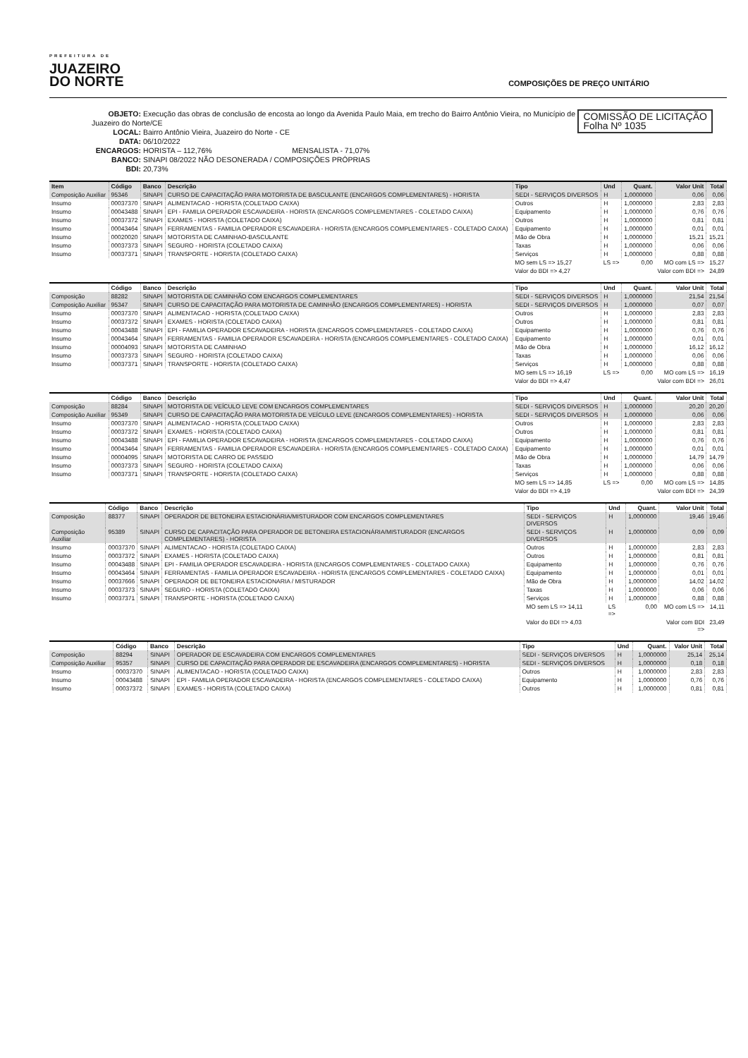PREFEITURA DE
JUAZEIRO
DO NORTE
COMPOSIÇÕES DE PREÇO UNITÁRIO
COMISSÃO DE LICITAÇÃO
Folha Nº 1035
OBJETO: Execução das obras de conclusão de encosta ao longo da Avenida Paulo Maia, em trecho do Bairro Antônio Vieira, no Município de Juazeiro do Norte/CE
LOCAL: Bairro Antônio Vieira, Juazeiro do Norte - CE
DATA: 06/10/2022
ENCARGOS: HORISTA – 112,76% MENSALISTA - 71,07%
BANCO: SINAPI 08/2022 NÃO DESONERADA / COMPOSIÇÕES PRÓPRIAS
BDI: 20,73%
| Item | Código | Banco | Descrição | Tipo | Und | Quant. | Valor Unit | Total |
| --- | --- | --- | --- | --- | --- | --- | --- | --- |
| Composição Auxiliar | 95346 | SINAPI | CURSO DE CAPACITAÇÃO PARA MOTORISTA DE BASCULANTE (ENCARGOS COMPLEMENTARES) - HORISTA | SEDI - SERVIÇOS DIVERSOS | H | 1,0000000 | 0,06 | 0,06 |
| Insumo | 00037370 | SINAPI | ALIMENTACAO - HORISTA (COLETADO CAIXA) | Outros | H | 1,0000000 | 2,83 | 2,83 |
| Insumo | 00043488 | SINAPI | EPI - FAMILIA OPERADOR ESCAVADEIRA - HORISTA (ENCARGOS COMPLEMENTARES - COLETADO CAIXA) | Equipamento | H | 1,0000000 | 0,76 | 0,76 |
| Insumo | 00037372 | SINAPI | EXAMES - HORISTA (COLETADO CAIXA) | Outros | H | 1,0000000 | 0,81 | 0,81 |
| Insumo | 00043464 | SINAPI | FERRAMENTAS - FAMILIA OPERADOR ESCAVADEIRA - HORISTA (ENCARGOS COMPLEMENTARES - COLETADO CAIXA) | Equipamento | H | 1,0000000 | 0,01 | 0,01 |
| Insumo | 00020020 | SINAPI | MOTORISTA DE CAMINHAO-BASCULANTE | Mão de Obra | H | 1,0000000 | 15,21 | 15,21 |
| Insumo | 00037373 | SINAPI | SEGURO - HORISTA (COLETADO CAIXA) | Taxas | H | 1,0000000 | 0,06 | 0,06 |
| Insumo | 00037371 | SINAPI | TRANSPORTE - HORISTA (COLETADO CAIXA) | Serviços | H | 1,0000000 | 0,88 | 0,88 |
| | | | | MO sem LS => 15,27 | LS => | 0,00 | MO com LS => | 15,27 |
| | | | | Valor do BDI => 4,27 | | | Valor com BDI => | 24,89 |
| | Código | Banco | Descrição | Tipo | Und | Quant. | Valor Unit | Total |
| --- | --- | --- | --- | --- | --- | --- | --- | --- |
| Composição | 88282 | SINAPI | MOTORISTA DE CAMINHÃO COM ENCARGOS COMPLEMENTARES | SEDI - SERVIÇOS DIVERSOS | H | 1,0000000 | 21,54 | 21,54 |
| Composição Auxiliar | 95347 | SINAPI | CURSO DE CAPACITAÇÃO PARA MOTORISTA DE CAMINHÃO (ENCARGOS COMPLEMENTARES) - HORISTA | SEDI - SERVIÇOS DIVERSOS | H | 1,0000000 | 0,07 | 0,07 |
| Insumo | 00037370 | SINAPI | ALIMENTACAO - HORISTA (COLETADO CAIXA) | Outros | H | 1,0000000 | 2,83 | 2,83 |
| Insumo | 00037372 | SINAPI | EXAMES - HORISTA (COLETADO CAIXA) | Outros | H | 1,0000000 | 0,81 | 0,81 |
| Insumo | 00043488 | SINAPI | EPI - FAMILIA OPERADOR ESCAVADEIRA - HORISTA (ENCARGOS COMPLEMENTARES - COLETADO CAIXA) | Equipamento | H | 1,0000000 | 0,76 | 0,76 |
| Insumo | 00043464 | SINAPI | FERRAMENTAS - FAMILIA OPERADOR ESCAVADEIRA - HORISTA (ENCARGOS COMPLEMENTARES - COLETADO CAIXA) | Equipamento | H | 1,0000000 | 0,01 | 0,01 |
| Insumo | 00004093 | SINAPI | MOTORISTA DE CAMINHAO | Mão de Obra | H | 1,0000000 | 16,12 | 16,12 |
| Insumo | 00037373 | SINAPI | SEGURO - HORISTA (COLETADO CAIXA) | Taxas | H | 1,0000000 | 0,06 | 0,06 |
| Insumo | 00037371 | SINAPI | TRANSPORTE - HORISTA (COLETADO CAIXA) | Serviços | H | 1,0000000 | 0,88 | 0,88 |
| | | | | MO sem LS => 16,19 | LS => | 0,00 | MO com LS => | 16,19 |
| | | | | Valor do BDI => 4,47 | | | Valor com BDI => | 26,01 |
| | Código | Banco | Descrição | Tipo | Und | Quant. | Valor Unit | Total |
| --- | --- | --- | --- | --- | --- | --- | --- | --- |
| Composição | 88284 | SINAPI | MOTORISTA DE VEÍCULO LEVE COM ENCARGOS COMPLEMENTARES | SEDI - SERVIÇOS DIVERSOS | H | 1,0000000 | 20,20 | 20,20 |
| Composição Auxiliar | 95349 | SINAPI | CURSO DE CAPACITAÇÃO PARA MOTORISTA DE VEÍCULO LEVE (ENCARGOS COMPLEMENTARES) - HORISTA | SEDI - SERVIÇOS DIVERSOS | H | 1,0000000 | 0,06 | 0,06 |
| Insumo | 00037370 | SINAPI | ALIMENTACAO - HORISTA (COLETADO CAIXA) | Outros | H | 1,0000000 | 2,83 | 2,83 |
| Insumo | 00037372 | SINAPI | EXAMES - HORISTA (COLETADO CAIXA) | Outros | H | 1,0000000 | 0,81 | 0,81 |
| Insumo | 00043488 | SINAPI | EPI - FAMILIA OPERADOR ESCAVADEIRA - HORISTA (ENCARGOS COMPLEMENTARES - COLETADO CAIXA) | Equipamento | H | 1,0000000 | 0,76 | 0,76 |
| Insumo | 00043464 | SINAPI | FERRAMENTAS - FAMILIA OPERADOR ESCAVADEIRA - HORISTA (ENCARGOS COMPLEMENTARES - COLETADO CAIXA) | Equipamento | H | 1,0000000 | 0,01 | 0,01 |
| Insumo | 00004095 | SINAPI | MOTORISTA DE CARRO DE PASSEIO | Mão de Obra | H | 1,0000000 | 14,79 | 14,79 |
| Insumo | 00037373 | SINAPI | SEGURO - HORISTA (COLETADO CAIXA) | Taxas | H | 1,0000000 | 0,06 | 0,06 |
| Insumo | 00037371 | SINAPI | TRANSPORTE - HORISTA (COLETADO CAIXA) | Serviços | H | 1,0000000 | 0,88 | 0,88 |
| | | | | MO sem LS => 14,85 | LS => | 0,00 | MO com LS => | 14,85 |
| | | | | Valor do BDI => 4,19 | | | Valor com BDI => | 24,39 |
| | Código | Banco | Descrição | Tipo | Und | Quant. | Valor Unit | Total |
| --- | --- | --- | --- | --- | --- | --- | --- | --- |
| Composição | 88377 | SINAPI | OPERADOR DE BETONEIRA ESTACIONÁRIA/MISTURADOR COM ENCARGOS COMPLEMENTARES | SEDI - SERVIÇOS DIVERSOS | H | 1,0000000 | 19,46 | 19,46 |
| Composição Auxiliar | 95389 | SINAPI | CURSO DE CAPACITAÇÃO PARA OPERADOR DE BETONEIRA ESTACIONÁRIA/MISTURADOR (ENCARGOS COMPLEMENTARES) - HORISTA | SEDI - SERVIÇOS DIVERSOS | H | 1,0000000 | 0,09 | 0,09 |
| Insumo | 00037370 | SINAPI | ALIMENTACAO - HORISTA (COLETADO CAIXA) | Outros | H | 1,0000000 | 2,83 | 2,83 |
| Insumo | 00037372 | SINAPI | EXAMES - HORISTA (COLETADO CAIXA) | Outros | H | 1,0000000 | 0,81 | 0,81 |
| Insumo | 00043488 | SINAPI | EPI - FAMILIA OPERADOR ESCAVADEIRA - HORISTA (ENCARGOS COMPLEMENTARES - COLETADO CAIXA) | Equipamento | H | 1,0000000 | 0,76 | 0,76 |
| Insumo | 00043464 | SINAPI | FERRAMENTAS - FAMILIA OPERADOR ESCAVADEIRA - HORISTA (ENCARGOS COMPLEMENTARES - COLETADO CAIXA) | Equipamento | H | 1,0000000 | 0,01 | 0,01 |
| Insumo | 00037666 | SINAPI | OPERADOR DE BETONEIRA ESTACIONARIA / MISTURADOR | Mão de Obra | H | 1,0000000 | 14,02 | 14,02 |
| Insumo | 00037373 | SINAPI | SEGURO - HORISTA (COLETADO CAIXA) | Taxas | H | 1,0000000 | 0,06 | 0,06 |
| Insumo | 00037371 | SINAPI | TRANSPORTE - HORISTA (COLETADO CAIXA) | Serviços | H | 1,0000000 | 0,88 | 0,88 |
| | | | | MO sem LS => 14,11 | LS => | 0,00 | MO com LS => | 14,11 |
| | | | | Valor do BDI => 4,03 | | | Valor com BDI => | 23,49 |
| | Código | Banco | Descrição | Tipo | Und | Quant. | Valor Unit | Total |
| --- | --- | --- | --- | --- | --- | --- | --- | --- |
| Composição | 88294 | SINAPI | OPERADOR DE ESCAVADEIRA COM ENCARGOS COMPLEMENTARES | SEDI - SERVIÇOS DIVERSOS | H | 1,0000000 | 25,14 | 25,14 |
| Composição Auxiliar | 95357 | SINAPI | CURSO DE CAPACITAÇÃO PARA OPERADOR DE ESCAVADEIRA (ENCARGOS COMPLEMENTARES) - HORISTA | SEDI - SERVIÇOS DIVERSOS | H | 1,0000000 | 0,18 | 0,18 |
| Insumo | 00037370 | SINAPI | ALIMENTACAO - HORISTA (COLETADO CAIXA) | Outros | H | 1,0000000 | 2,83 | 2,83 |
| Insumo | 00043488 | SINAPI | EPI - FAMILIA OPERADOR ESCAVADEIRA - HORISTA (ENCARGOS COMPLEMENTARES - COLETADO CAIXA) | Equipamento | H | 1,0000000 | 0,76 | 0,76 |
| Insumo | 00037372 | SINAPI | EXAMES - HORISTA (COLETADO CAIXA) | Outros | H | 1,0000000 | 0,81 | 0,81 |